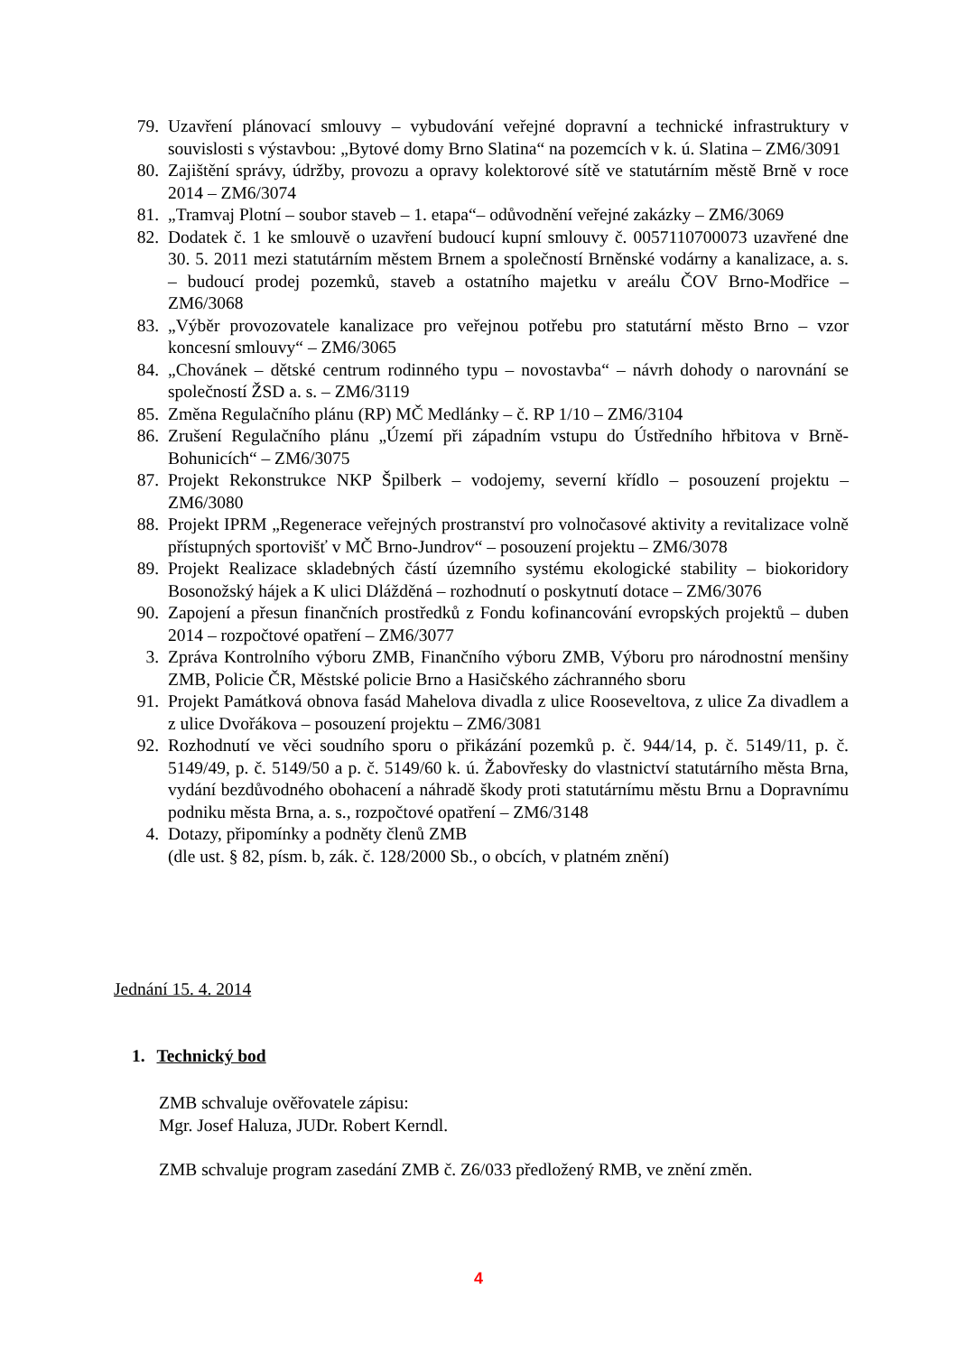79. Uzavření plánovací smlouvy – vybudování veřejné dopravní a technické infrastruktury v souvislosti s výstavbou: „Bytové domy Brno Slatina“ na pozemcích v k. ú. Slatina – ZM6/3091
80. Zajištění správy, údržby, provozu a opravy kolektorové sítě ve statutárním městě Brně v roce 2014 – ZM6/3074
81. „Tramvaj Plotní – soubor staveb – 1. etapa“– odůvodnění veřejné zakázky – ZM6/3069
82. Dodatek č. 1 ke smlouvě o uzavření budoucí kupní smlouvy č. 0057110700073 uzavřené dne 30. 5. 2011 mezi statutárním městem Brnem a společností Brněnské vodárny a kanalizace, a. s. – budoucí prodej pozemků, staveb a ostatního majetku v areálu ČOV Brno-Modřice – ZM6/3068
83. „Výběr provozovatele kanalizace pro veřejnou potřebu pro statutární město Brno – vzor koncesní smlouvy“ – ZM6/3065
84. „Chovánek – dětské centrum rodinného typu – novostavba“ – návrh dohody o narovnání se společností ŽSD a. s. – ZM6/3119
85. Změna Regulačního plánu (RP) MČ Medlánky – č. RP 1/10 – ZM6/3104
86. Zrušení Regulačního plánu „Území při západním vstupu do Ústředního hřbitova v Brně-Bohunicích“ – ZM6/3075
87. Projekt Rekonstrukce NKP Špilberk – vodojemy, severní křídlo – posouzení projektu – ZM6/3080
88. Projekt IPRM „Regenerace veřejných prostranství pro volnočasové aktivity a revitalizace volně přístupných sportovišť v MČ Brno-Jundrov“ – posouzení projektu – ZM6/3078
89. Projekt Realizace skladebných částí územního systému ekologické stability – biokoridory Bosonožský hájek a K ulici Dlážděná – rozhodnutí o poskytnutí dotace – ZM6/3076
90. Zapojení a přesun finančních prostředků z Fondu kofinancování evropských projektů – duben 2014 – rozpočtové opatření – ZM6/3077
3. Zpráva Kontrolního výboru ZMB, Finančního výboru ZMB, Výboru pro národnostní menšiny ZMB, Policie ČR, Městské policie Brno a Hasičského záchranného sboru
91. Projekt Památková obnova fasád Mahelova divadla z ulice Rooseveltova, z ulice Za divadlem a z ulice Dvořákova – posouzení projektu – ZM6/3081
92. Rozhodnutí ve věci soudního sporu o přikázání pozemků p. č. 944/14, p. č. 5149/11, p. č. 5149/49, p. č. 5149/50 a p. č. 5149/60 k. ú. Žabovřesky do vlastnictví statutárního města Brna, vydání bezdůvodného obohacení a náhradě škody proti statutárnímu městu Brnu a Dopravnímu podniku města Brna, a. s., rozpočtové opatření – ZM6/3148
4. Dotazy, připomínky a podněty členů ZMB
(dle ust. § 82, písm. b, zák. č. 128/2000 Sb., o obcích, v platném znění)
Jednání 15. 4. 2014
1. Technický bod
ZMB schvaluje ověřovatele zápisu:
Mgr. Josef Haluza, JUDr. Robert Kerndl.
ZMB schvaluje program zasedání ZMB č. Z6/033 předložený RMB, ve znění změn.
4